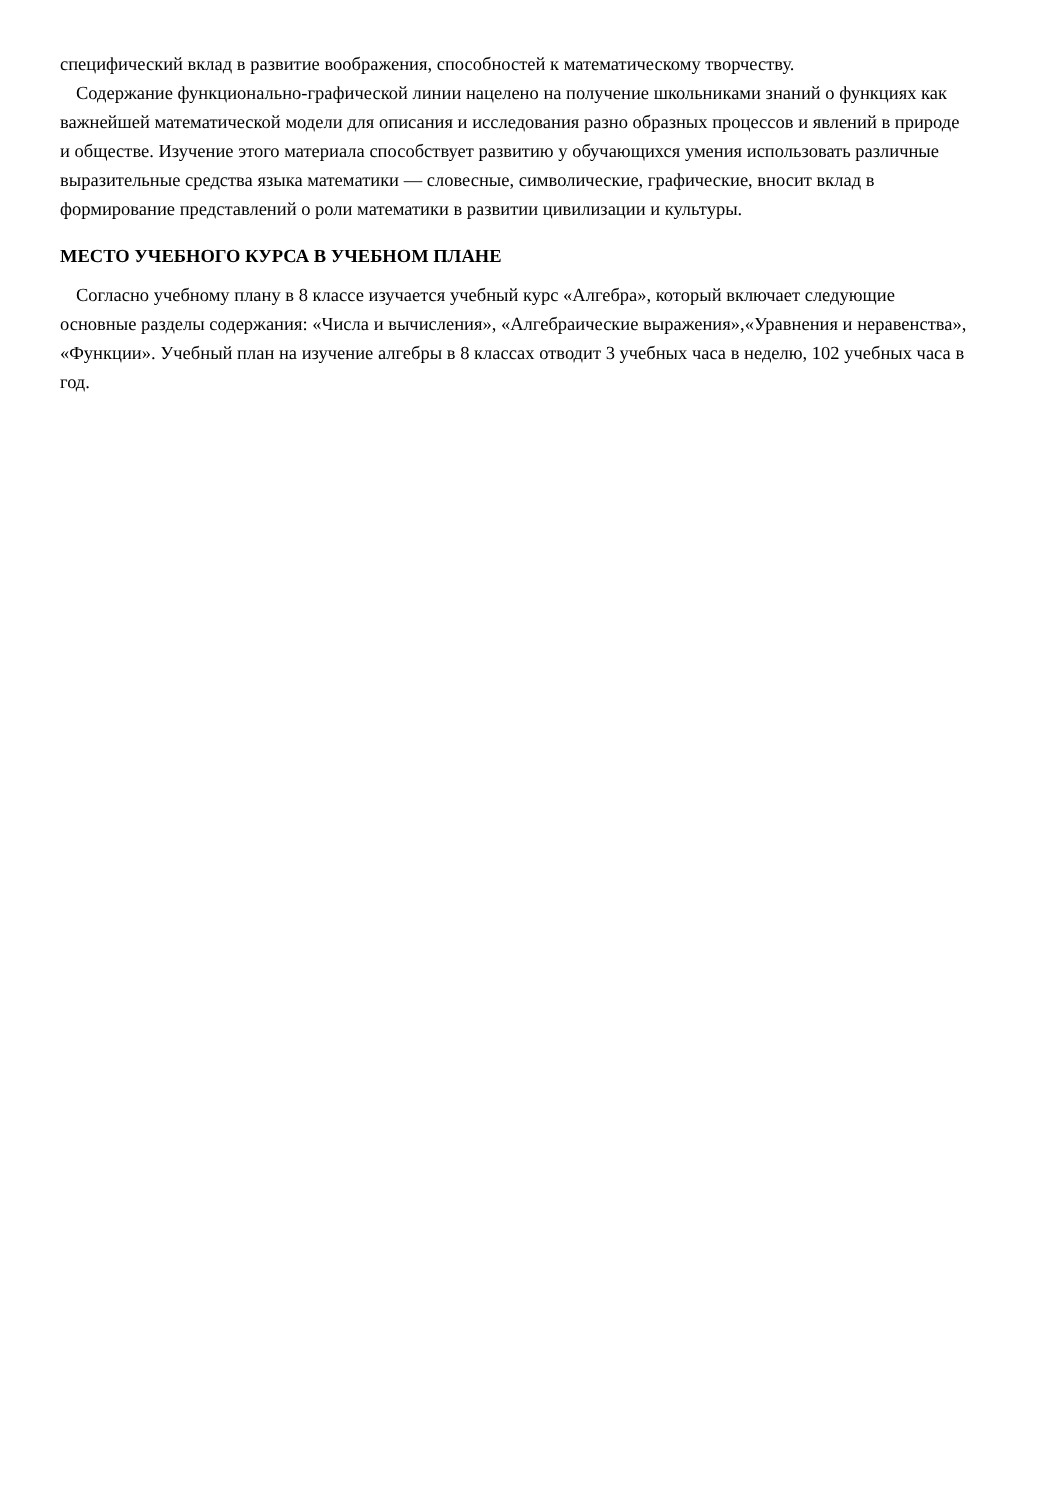специфический вклад в развитие воображения, способностей к математическому творчеству.
Содержание функционально-графической линии нацелено на получение школьниками знаний о функциях как важнейшей математической модели для описания и исследования разно образных процессов и явлений в природе и обществе. Изучение этого материала способствует развитию у обучающихся умения использовать различные выразительные средства языка математики — словесные, символические, графические, вносит вклад в формирование представлений о роли математики в развитии цивилизации и культуры.
МЕСТО УЧЕБНОГО КУРСА В УЧЕБНОМ ПЛАНЕ
Согласно учебному плану в 8 классе изучается учебный курс «Алгебра», который включает следующие основные разделы содержания: «Числа и вычисления», «Алгебраические выражения»,«Уравнения и неравенства», «Функции». Учебный план на изучение алгебры в 8 классах отводит 3 учебных часа в неделю, 102 учебных часа в год.